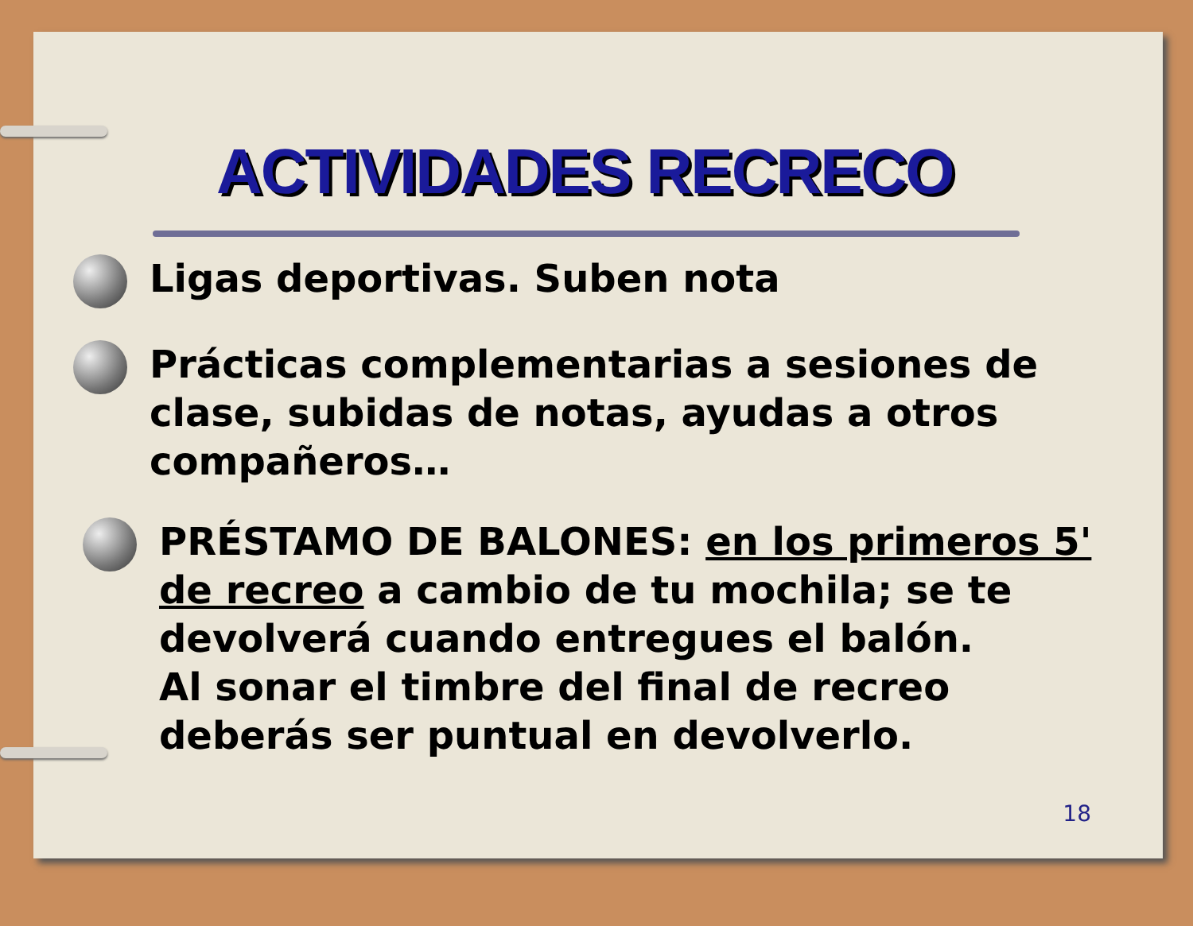ACTIVIDADES RECRECO
Ligas deportivas. Suben nota
Prácticas complementarias a sesiones de clase, subidas de notas, ayudas a otros compañeros…
PRÉSTAMO DE BALONES: en los primeros 5' de recreo a cambio de tu mochila; se te devolverá cuando entregues el balón.
Al sonar el timbre del final de recreo deberás ser puntual en devolverlo.
18